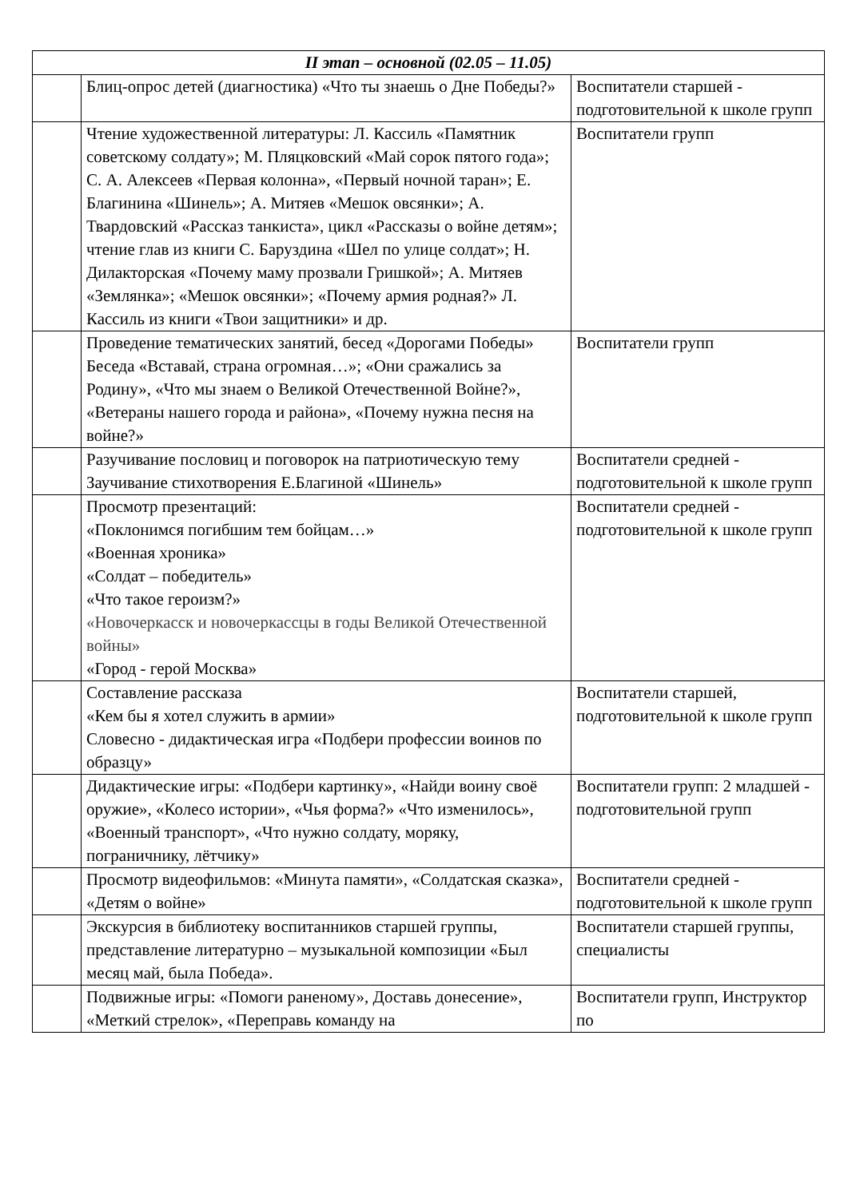| II этап – основной (02.05 – 11.05) | | |
| --- | --- | --- |
| | Блиц-опрос детей (диагностика) «Что ты знаешь о Дне Победы?» | Воспитатели старшей - подготовительной к школе групп |
| | Чтение художественной литературы: Л. Кассиль «Памятник советскому солдату»; М. Пляцковский «Май сорок пятого года»; С. А. Алексеев «Первая колонна», «Первый ночной таран»; Е. Благинина «Шинель»; А. Митяев «Мешок овсянки»; А. Твардовский «Рассказ танкиста», цикл «Рассказы о войне детям»; чтение глав из книги С. Баруздина «Шел по улице солдат»; Н. Дилакторская «Почему маму прозвали Гришкой»; А. Митяев «Землянка»; «Мешок овсянки»; «Почему армия родная?» Л. Кассиль из книги «Твои защитники» и др. | Воспитатели групп |
| | Проведение тематических занятий, бесед «Дорогами Победы» Беседа «Вставай, страна огромная…»; «Они сражались за Родину», «Что мы знаем о Великой Отечественной Войне?», «Ветераны нашего города и района», «Почему нужна песня на войне?» | Воспитатели групп |
| | Разучивание пословиц и поговорок на патриотическую тему Заучивание стихотворения Е.Благиной «Шинель» | Воспитатели средней - подготовительной к школе групп |
| | Просмотр презентаций: «Поклонимся погибшим тем бойцам…» «Военная хроника» «Солдат – победитель» «Что такое героизм?» «Новочеркасск и новочеркассцы в годы Великой Отечественной войны» «Город - герой Москва» | Воспитатели средней - подготовительной к школе групп |
| | Составление рассказа «Кем бы я хотел служить в армии» Словесно - дидактическая игра «Подбери профессии воинов по образцу» | Воспитатели старшей, подготовительной к школе групп |
| | Дидактические игры: «Подбери картинку», «Найди воину своё оружие», «Колесо истории», «Чья форма?» «Что изменилось», «Военный транспорт», «Что нужно солдату, моряку, пограничнику, лётчику» | Воспитатели групп: 2 младшей - подготовительной групп |
| | Просмотр видеофильмов: «Минута памяти», «Солдатская сказка», «Детям о войне» | Воспитатели средней - подготовительной к школе групп |
| | Экскурсия в библиотеку воспитанников старшей группы, представление литературно – музыкальной композиции «Был месяц май, была Победа». | Воспитатели старшей группы, специалисты |
| | Подвижные игры: «Помоги раненому», Доставь донесение», «Меткий стрелок», «Переправь команду на | Воспитатели групп, Инструктор по |